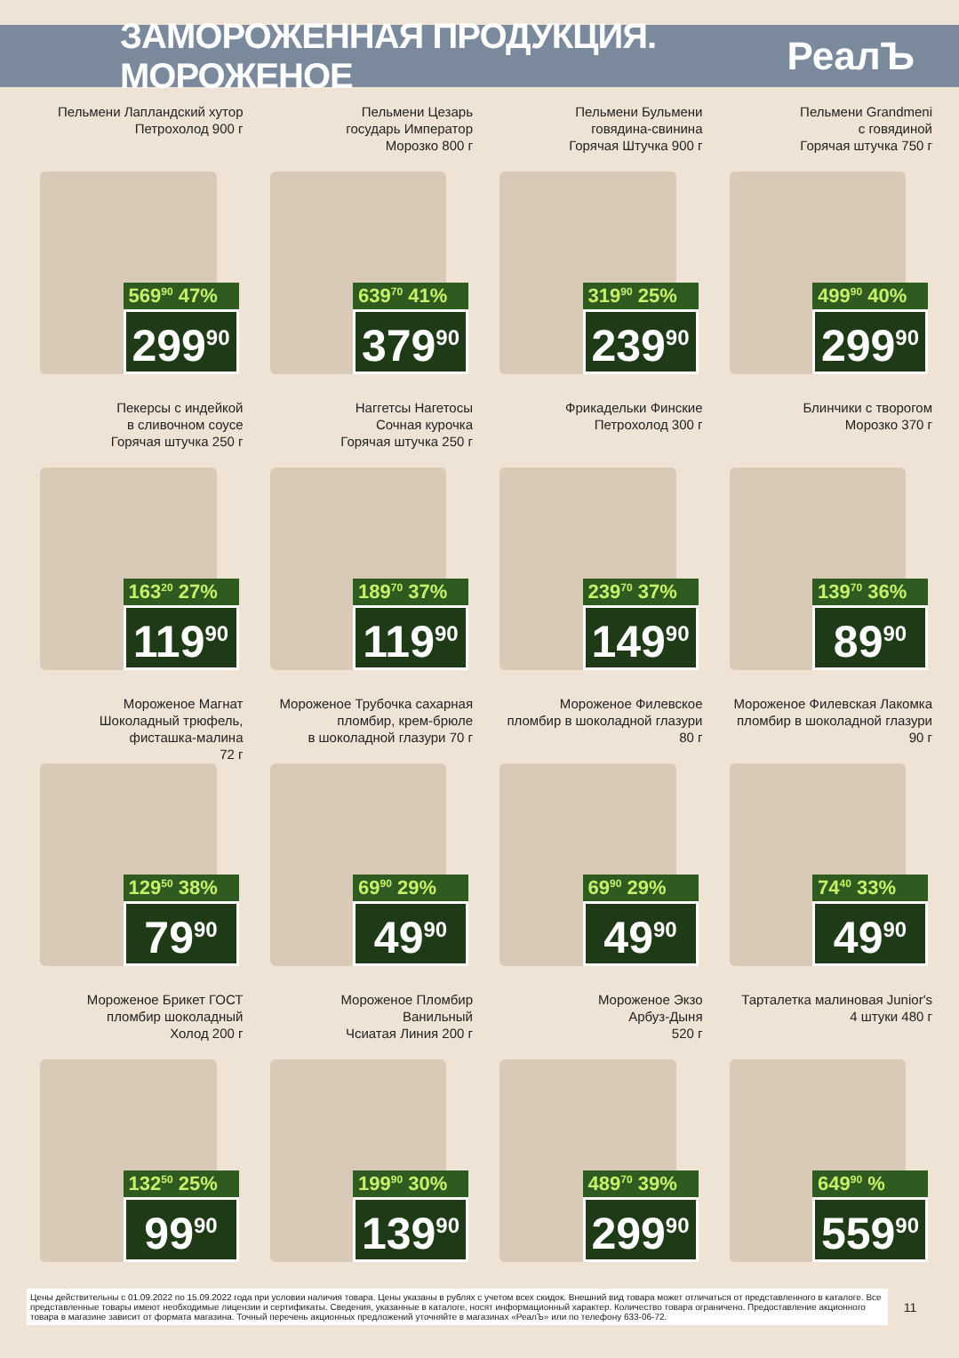ЗАМОРОЖЕННАЯ ПРОДУКЦИЯ. МОРОЖЕНОЕ
РеалЪ
Пельмени Лапландский хутор
Петрохолод 900 г
569<sup>90</sup> 47%
299<sup>90</sup>
Пельмени Цезарь
государь Император
Морозко 800 г
639<sup>70</sup> 41%
379<sup>90</sup>
Пельмени Бульмени
говядина-свинина
Горячая Штучка 900 г
319<sup>90</sup> 25%
239<sup>90</sup>
Пельмени Grandmeni
с говядиной
Горячая штучка 750 г
499<sup>90</sup> 40%
299<sup>90</sup>
Пекерсы с индейкой
в сливочном соусе
Горячая штучка 250 г
163<sup>20</sup> 27%
119<sup>90</sup>
Наггетсы Нагетосы
Сочная курочка
Горячая штучка 250 г
189<sup>70</sup> 37%
119<sup>90</sup>
Фрикадельки Финские
Петрохолод 300 г
239<sup>70</sup> 37%
149<sup>90</sup>
Блинчики с творогом
Морозко 370 г
139<sup>70</sup> 36%
89<sup>90</sup>
Мороженое Магнат
Шоколадный трюфель,
фисташка-малина
72 г
129<sup>50</sup> 38%
79<sup>90</sup>
Мороженое Трубочка сахарная
пломбир, крем-брюле
в шоколадной глазури 70 г
69<sup>90</sup> 29%
49<sup>90</sup>
Мороженое Филевское
пломбир в шоколадной глазури
80 г
69<sup>90</sup> 29%
49<sup>90</sup>
Мороженое Филевская Лакомка
пломбир в шоколадной глазури
90 г
74<sup>40</sup> 33%
49<sup>90</sup>
Мороженое Брикет ГОСТ
пломбир шоколадный
Холод 200 г
132<sup>50</sup> 25%
99<sup>90</sup>
Мороженое Пломбир
Ванильный
Чсиатая Линия 200 г
199<sup>90</sup> 30%
139<sup>90</sup>
Мороженое Экзо
Арбуз-Дыня
520 г
489<sup>70</sup> 39%
299<sup>90</sup>
Тарталетка малиновая Junior's
4 штуки 480 г
649<sup>90</sup> %
559<sup>90</sup>
Цены действительны с 01.09.2022 по 15.09.2022 года при условии наличия товара. Цены указаны в рублях с учетом всех скидок. Внешний вид товара может отличаться от представленного в каталоге. Все представленные товары имеют необходимые лицензии и сертификаты. Сведения, указанные в каталоге, носят информационный характер. Количество товара ограничено. Предоставление акционного товара в магазине зависит от формата магазина. Точный перечень акционных предложений уточняйте в магазинах «РеалЪ» или по телефону 633-06-72.
11